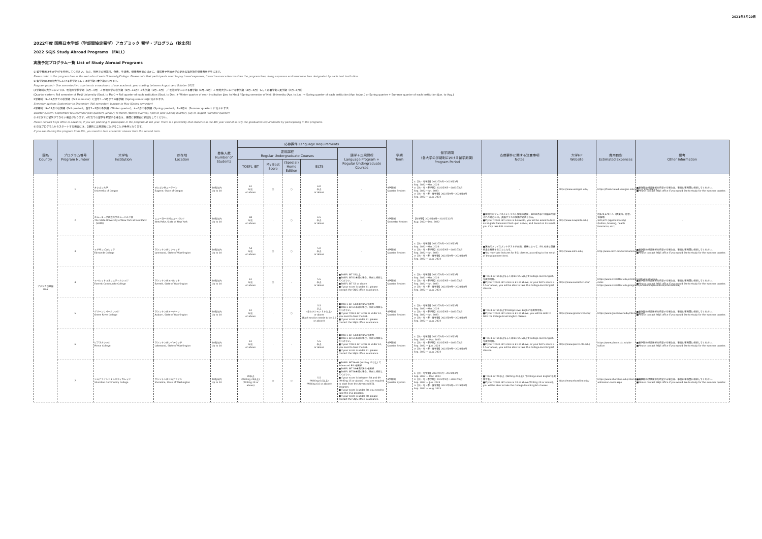2021年8月20日
2022年度 国際日本学部（学部間協定留学）アカデミック 留学・プログラム（秋出発）
2022 SGJS Study Abroad Programs （FALL）
実施予定プログラム一覧 List of Study Abroad Programs
① 留学費用は各大学HPを参照してください。なお、現地での授業料、食費、生活費、保険費用等のほかに、渡航費や明治大学の定める海外旅行保険費用が生じます。
Please refer to the program fees at the web site of each University/College. Please note that participants need to pay travel expenses, travel insurance fees besides the program fees, living expenses and insurance fees designated by each host institution.
② 留学期間は明治大学における秋学期もしくは秋学期+春学期となります。
Program period - One semester/two quarters to a maximum of one academic year starting between August and October 2022.
(4学期制の大学においては、明治大学秋学期（9月−3月）⇒ 現地大学の秋学期（9月−12月）+冬学期（1月−3月） ／ 明治大学における春学期（4月−6月）⇒ 現地大学における春学期（4月−6月）もしくは春学期+夏学期（6月−8月））
(Quarter system: Fall semester of Meiji University (Sept. to Mar.) ⇒ Fall quarter of each institution (Sept. to Dec.)+ Winter quarter of each institution (Jan. to Mar.) / Spring semester of Meiji University (Apr. to Jun.) ⇒ Spring quarter of each institution (Apr. to Jun.) or Spring quarter + Summer quarter of each institution (Jun. to Aug.)
2学期制：9−12月までの秋学期（Fall semester）と翌年１−5月までの春学期（Spring semester)に分かれます。
Semester system: September to December (Fall semester), January to May (Spring semester)
4学期制：9−12月の秋学期（Fall quarter），翌年1−3月の冬学期（Winter quarter），4−6月の春学期（Spring quarter），7−8月の（Summer quarter）に分かれます。
Quarter system: September to December (Fall quarter), January to March (Winter quarter), April to June (Spring quarter), July to August (Summer quarter)
③ 4年次での留学ができない場合があります。4年次での留学を希望する場合は、事前に事務室に相談をしてください。
Please contact SGJS office in advance, if you are planning to participate in the program at 4th year. There is a possibility that students in the 4th year cannot satisfy the graduation requirements by participating in the programs.
④ ESLプログラムからスタートする場合には，2期目に正規課程にあがることが条件となります。
If you are starting the program from ESL, you need to take academic classes from the second term.
| 国名 Country | プログラム番号 Program Number | 大学名 Institution | 所在地 Location | 募集人数 Number of Students | 応募要件 Language Requirements | | | | | 学期 Term | 留学期間 （各大学の学期制における留学期間） Program Period | 応募要件に関する注意事項 Notes | 大学HP Website | 費用目安 Estimated Expenses | 備考 Other Information |
| --- | --- | --- | --- | --- | --- | --- | --- | --- | --- | --- | --- | --- | --- | --- | --- |
| | | | | | 正規課程 Regular Undergraduate Courses | | | | 語学＋正規課程 Language Program + Regular Undergraduate Courses | | | | | | |
| | | | | | TOEFL iBT | My Best Score | (Special) Home Edition | IELTS | | | | | | | |
| アメリカ合衆国 USA | 1 | オレゴン大学 University of Oregon | オレゴン州ユージーン Eugene, State of Oregon | 10名以内 Up to 10 | 61 以上 or above | ○ | ○ | 6.0 以上 or above | - | 4学期制 Quarter System | ①【秋・冬学期】2022年9月〜2023年3月 Sep. 2022〜Mar. 2023 ②【秋・冬・春学期】2022年9月〜2023年6月 Sep. 2022〜Jun. 2023 ③【秋・冬・春・夏学期】2022年9月〜2023年8月 Sep. 2022 〜 Aug. 2023 | - | https://www.uoregon.edu/ | https://financialaid.uoregon.edu/cost_of_attendance | ■夏学期の授業履修を希望する場合は、事前に事務室に相談してください。 ■Please contact SGJS office if you would like to study for the summer quarter. |
| | 2 | ニューヨーク州立大学ニューパルツ校 The State University of New York at New Paltz （SUNY） | ニューヨーク州ニューパルツ New Paltz, State of New York | 10名以内 Up to 10 | 68 以上 or above | - | ○ | 6.5 以上 or above | - | 2学期制 Semester System | 【秋学期】2022年8月〜2022年12月 Aug. 2022〜Dec. 2022 | ■現地でのプレイスメントテスト受験の結果，iBT80点以下相当と判断された場合には，英語クラスの受講が必須となる。 ■If your TOEFL iBT score is below 80, you will be asked to take an English Placement Test upon arrival, and based on its result, you may take ESL courses. | http://www.newpaltz.edu/ | 約$20,670ドル（授業料、宿舎、保険等） $20,670 (approximately) (tuition, housing, health insurance, etc.) | - |
| | 3 | エドモンズカレッジ Edmonds College | ワシントン州リンウッド Lynnwood, State of Washington | 10名以内 Up to 10 | 54 以上 or above | ○ | ○ | 5.0 以上 or above | - | 4学期制 Quarter System | ①【秋・冬学期】2022年9月〜2023年3月 Sep. 2022〜Mar. 2023 ②【秋・冬・春学期】2022年9月〜2023年6月 Sep. 2022〜Jun. 2023 ③【秋・冬・春・夏学期】2022年9月〜2023年8月 Sep. 2022 〜 Aug. 2023 | ■現地でプレイスメントテストが必須。結果によって、ESLを含む英語授業を履修することになる。 ■You may take lectures for ESL classes, according to the result of the placement test. | http://www.edcc.edu/ | http://www.edcc.edu/international/costs/ | ■夏学期の授業履修を希望する場合は、事前に事務室に相談してください。 ■Please contact SGJS office if you would like to study for the summer quarter. |
| | 4 | エベレットコミュニティカレッジ Everett Community College | ワシントン州エベレット Everett, State of Washington | 10名以内 Up to 10 | 61 以上 or above | ○ | - | 5.5 以上 or above | ■TOEFL iBT 53以上 ■TOEFL iBT61未満の場合、事前に相談してください。 ■TOEFL iBT 53 or above ■If your score is under 61, please contact the SGJS office in advance. | 4学期制 Quarter System | ①【秋・冬学期】2022年9月〜2023年3月 Sep. 2022〜Mar. 2023 ②【秋・冬・春学期】2022年9月〜2023年6月 Sep. 2022〜Jun. 2023 ③【秋・冬・春・夏学期】2022年9月〜2023年8月 Sep. 2022 〜 Aug. 2023 | ■TOEFL iBT61以上もしくはIELTS5.5以上でCollege-level English を履修可能。 ■If your TOEFL iBT score is 61 or above, or your IELTS score is 5.5 or above, you will be able to take the College-level English classes. | https://www.everettcc.edu/ | https://www.everettcc.edu/enrollment/tuition/tuition-rates https://www.everettcc.edu/programs/academics/resources/international/ | ■夏学期の授業履修を希望する場合は、事前に事務室に相談してください。 ■Please contact SGJS office if you would like to study for the summer quarter. |
| | 5 | グリーンリバーカレッジ Green River College | ワシントン州オーバーン Auburn, State of Washington | 10名以内 Up to 10 | 61 以上 or above | - | ○ | 5.5 以上 （各セクション 5.0 以上） or above (Each section needs to be 5.0 or above) | ■TOEFL iBT 61未満でESLを履修 ■TOEFL iBT61未満の場合、事前に相談してください。 ■If your TOEFL iBT score is under 61, you need to take the ESL. ■If your score is under 61, please contact the SGJS office in advance. | 4学期制 Quarter System | ①【秋・冬学期】2022年9月〜2023年3月 Sep. 2022〜Mar. 2023 ②【秋・冬・春学期】2022年9月〜2023年6月 Sep. 2022〜Jun. 2023 ③【秋・冬・春・夏学期】2022年9月〜2023年8月 Sep. 2022 〜 Aug. 2023 | ■TOEFL iBT61以上でCollege-level Englishを履修可能。 ■If your TOEFL iBT score is 61 or above, you will be able to take the College-level English classes. | https://www.greenriver.edu/ | https://www.greenriver.edu/international/ | ■夏学期の授業履修を希望する場合は、事前に事務室に相談してください。 ■Please contact SGJS office if you would like to study for the summer quarter. |
| | 6 | ピアスカレッジ Pierce College | ワシントン州レイクウッド Lakewood, State of Washington | 10名以内 Up to 10 | 61 以上 or above | - | - | 5.5 以上 or above | ■TOEFL iBT 61未満でESLを履修 ■TOEFL iBT61未満の場合、事前に相談してください。 ■If your TOEFL iBT score is under 61, you need to take the ESL. ■If your score is under 61, please contact the SGJS office in advance. | 4学期制 Quarter System | ①【秋・冬学期】2022年9月〜2023年3月 Sep. 2022 〜 Mar. 2023 ②【秋・冬・春学期】2022年9月〜2023年6月 Sep. 2022 〜 Jun. 2023 ③【秋・冬・春・夏学期】2022年9月〜2023年8月 Sep. 2022 〜 Aug. 2023 | ■TOEFL iBT61以上もしくはIELTS5.5以上でCollege-level English を履修可能。 ■If your TOEFL iBT score is 61 or above, or your IELTS score is 5.5 or above, you will be able to take the College-level English classes. | https://www.pierce.ctc.edu/ | https://www.pierce.ctc.edu/ie-tuition | ■夏学期の授業履修を希望する場合は、事前に事務室に相談してください。 ■Please contact SGJS office if you would like to study for the summer quarter. |
| | 7 | ショアラインコミュニティカレッジ Shoreline Community College | ワシントン州ショアライン Shoreline, State of Washington | 10名以内 Up to 10 | 70以上 (Writing 20以上) (Writing 20 or above) | ○ | ○ | 5.5 (Writing 6.0以上) (Writing 6.0 or above) | ■TOEFL iBT58-69 (Writing 15以上) でAdvanced ESLを履修 ■TOEFL iBT 58未満でESLを履修 ■TOEFL iBT58未満の場合、事前に相談してください。 ■If your score is between 58 and 69 (Writing 15 or above) , you are required to start from the Advanced ESL program. ■If your score is under 58, you need to take the ESL program. ■If your score is under 58, please contact the SGJS office in advance. | 4学期制 Quarter System | ①【秋・冬学期】2022年9月〜2023年3月 Sep. 2022 〜 Mar. 2023 ②【秋・冬・春学期】2022年9月〜2023年6月 Sep. 2022 〜 Jun. 2023 ③【秋・冬・春・夏学期】2022年9月〜2023年8月 Sep. 2022 〜 Aug. 2023 | ■TOEFL iBT70以上（Writing 20以上）でCollege-level Englishを履修可能。 ■If your TOEFL iBT score is 70 or above(Writing 20 or above), you will be able to take the College-level English classes. | https://www.shoreline.edu/ | https://www.shoreline.edu/international-admission-costs.aspx | ■夏学期の授業履修を希望する場合は、事前に事務室に相談してください。 ■Please contact SGJS office if you would like to study for the summer quarter. |